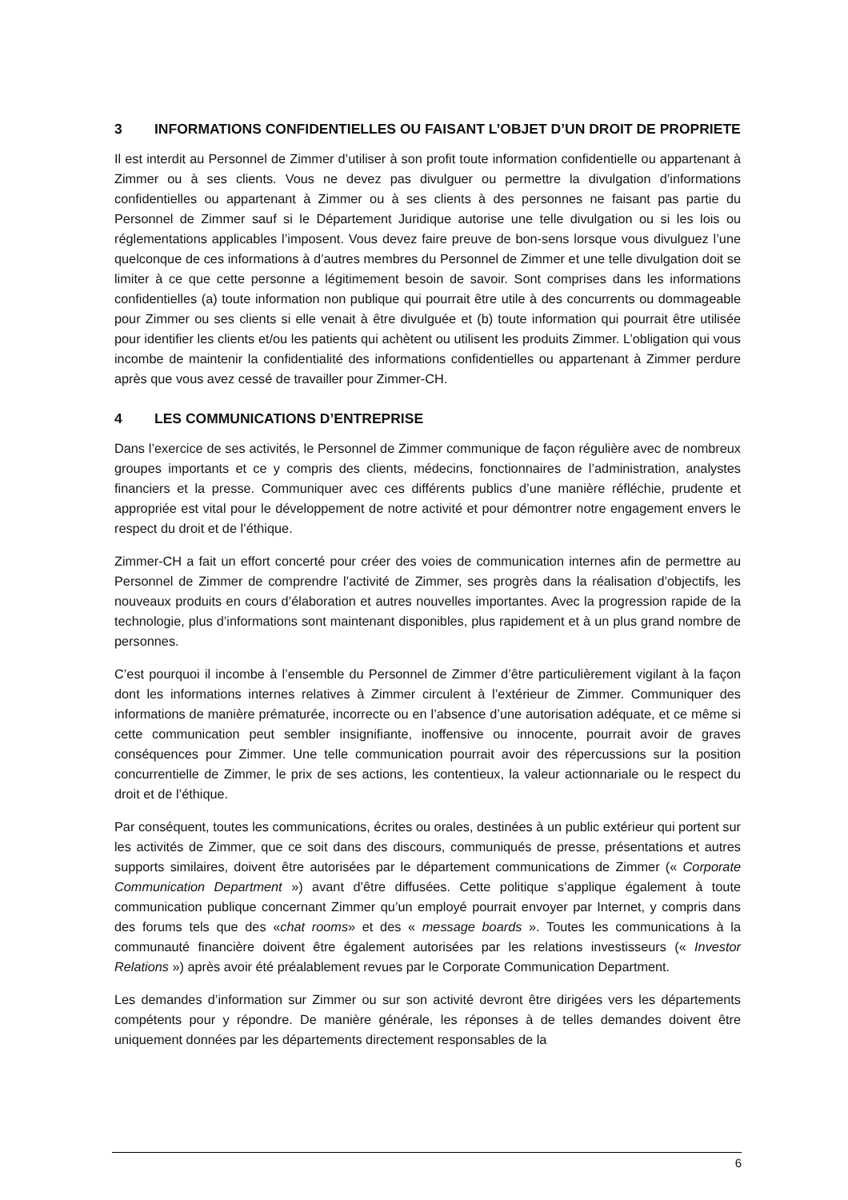3 INFORMATIONS CONFIDENTIELLES OU FAISANT L’OBJET D’UN DROIT DE PROPRIETE
Il est interdit au Personnel de Zimmer d’utiliser à son profit toute information confidentielle ou appartenant à Zimmer ou à ses clients. Vous ne devez pas divulguer ou permettre la divulgation d’informations confidentielles ou appartenant à Zimmer ou à ses clients à des personnes ne faisant pas partie du Personnel de Zimmer sauf si le Département Juridique autorise une telle divulgation ou si les lois ou réglementations applicables l’imposent. Vous devez faire preuve de bon-sens lorsque vous divulguez l’une quelconque de ces informations à d’autres membres du Personnel de Zimmer et une telle divulgation doit se limiter à ce que cette personne a légitimement besoin de savoir. Sont comprises dans les informations confidentielles (a) toute information non publique qui pourrait être utile à des concurrents ou dommageable pour Zimmer ou ses clients si elle venait à être divulguée et (b) toute information qui pourrait être utilisée pour identifier les clients et/ou les patients qui achètent ou utilisent les produits Zimmer. L’obligation qui vous incombe de maintenir la confidentialité des informations confidentielles ou appartenant à Zimmer perdure après que vous avez cessé de travailler pour Zimmer-CH.
4 LES COMMUNICATIONS D’ENTREPRISE
Dans l’exercice de ses activités, le Personnel de Zimmer communique de façon régulière avec de nombreux groupes importants et ce y compris des clients, médecins, fonctionnaires de l’administration, analystes financiers et la presse. Communiquer avec ces différents publics d’une manière réfléchie, prudente et appropriée est vital pour le développement de notre activité et pour démontrer notre engagement envers le respect du droit et de l’éthique.
Zimmer-CH a fait un effort concerté pour créer des voies de communication internes afin de permettre au Personnel de Zimmer de comprendre l’activité de Zimmer, ses progrès dans la réalisation d’objectifs, les nouveaux produits en cours d’élaboration et autres nouvelles importantes. Avec la progression rapide de la technologie, plus d’informations sont maintenant disponibles, plus rapidement et à un plus grand nombre de personnes.
C’est pourquoi il incombe à l’ensemble du Personnel de Zimmer d’être particulièrement vigilant à la façon dont les informations internes relatives à Zimmer circulent à l’extérieur de Zimmer. Communiquer des informations de manière prématurée, incorrecte ou en l’absence d’une autorisation adéquate, et ce même si cette communication peut sembler insignifiante, inoffensive ou innocente, pourrait avoir de graves conséquences pour Zimmer. Une telle communication pourrait avoir des répercussions sur la position concurrentielle de Zimmer, le prix de ses actions, les contentieux, la valeur actionnariale ou le respect du droit et de l’éthique.
Par conséquent, toutes les communications, écrites ou orales, destinées à un public extérieur qui portent sur les activités de Zimmer, que ce soit dans des discours, communiqués de presse, présentations et autres supports similaires, doivent être autorisées par le département communications de Zimmer (« Corporate Communication Department ») avant d’être diffusées. Cette politique s’applique également à toute communication publique concernant Zimmer qu’un employé pourrait envoyer par Internet, y compris dans des forums tels que des «chat rooms» et des « message boards ». Toutes les communications à la communauté financière doivent être également autorisées par les relations investisseurs (« Investor Relations ») après avoir été préalablement revues par le Corporate Communication Department.
Les demandes d’information sur Zimmer ou sur son activité devront être dirigées vers les départements compétents pour y répondre. De manière générale, les réponses à de telles demandes doivent être uniquement données par les départements directement responsables de la
6